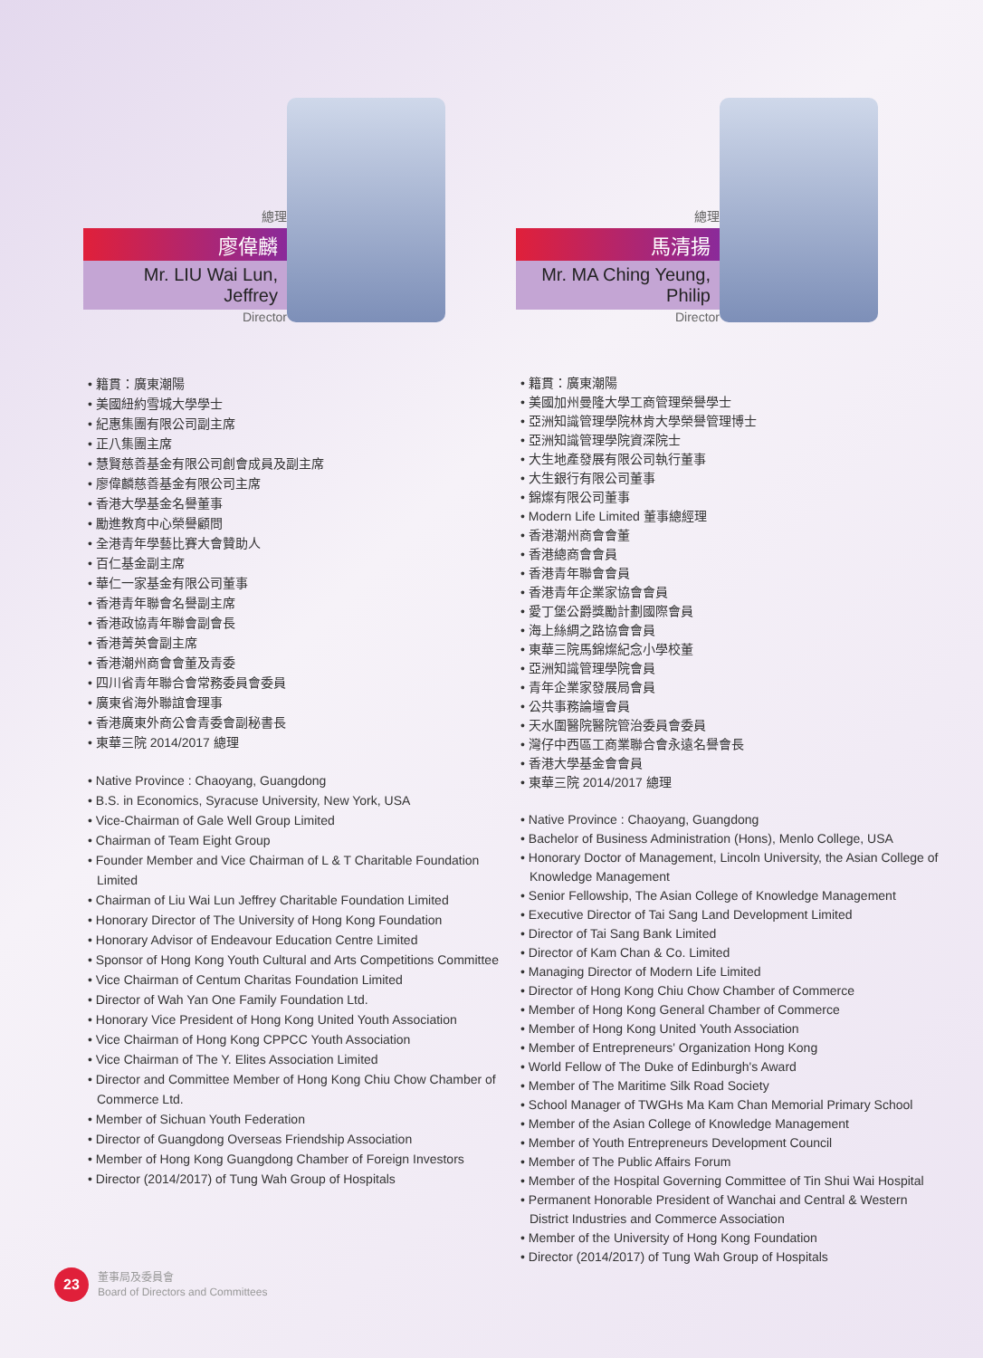總理
廖偉麟
Mr. LIU Wai Lun, Jeffrey
Director
• 籍貫：廣東潮陽
• 美國紐約雪城大學學士
• 紀惠集團有限公司副主席
• 正八集團主席
• 慧賢慈善基金有限公司創會成員及副主席
• 廖偉麟慈善基金有限公司主席
• 香港大學基金名譽董事
• 勵進教育中心榮譽顧問
• 全港青年學藝比賽大會贊助人
• 百仁基金副主席
• 華仁一家基金有限公司董事
• 香港青年聯會名譽副主席
• 香港政協青年聯會副會長
• 香港菁英會副主席
• 香港潮州商會會董及青委
• 四川省青年聯合會常務委員會委員
• 廣東省海外聯誼會理事
• 香港廣東外商公會青委會副秘書長
• 東華三院 2014/2017 總理
• Native Province : Chaoyang, Guangdong
• B.S. in Economics, Syracuse University, New York, USA
• Vice-Chairman of Gale Well Group Limited
• Chairman of Team Eight Group
• Founder Member and Vice Chairman of L & T Charitable Foundation Limited
• Chairman of Liu Wai Lun Jeffrey Charitable Foundation Limited
• Honorary Director of The University of Hong Kong Foundation
• Honorary Advisor of Endeavour Education Centre Limited
• Sponsor of Hong Kong Youth Cultural and Arts Competitions Committee
• Vice Chairman of Centum Charitas Foundation Limited
• Director of Wah Yan One Family Foundation Ltd.
• Honorary Vice President of Hong Kong United Youth Association
• Vice Chairman of Hong Kong CPPCC Youth Association
• Vice Chairman of The Y. Elites Association Limited
• Director and Committee Member of Hong Kong Chiu Chow Chamber of Commerce Ltd.
• Member of Sichuan Youth Federation
• Director of Guangdong Overseas Friendship Association
• Member of Hong Kong Guangdong Chamber of Foreign Investors
• Director (2014/2017) of Tung Wah Group of Hospitals
總理
馬清揚
Mr. MA Ching Yeung, Philip
Director
• 籍貫：廣東潮陽
• 美國加州曼隆大學工商管理榮譽學士
• 亞洲知識管理學院林肯大學榮譽管理博士
• 亞洲知識管理學院資深院士
• 大生地產發展有限公司執行董事
• 大生銀行有限公司董事
• 錦燦有限公司董事
• Modern Life Limited 董事總經理
• 香港潮州商會會董
• 香港總商會會員
• 香港青年聯會會員
• 香港青年企業家協會會員
• 愛丁堡公爵獎勵計劃國際會員
• 海上絲綢之路協會會員
• 東華三院馬錦燦紀念小學校董
• 亞洲知識管理學院會員
• 青年企業家發展局會員
• 公共事務論壇會員
• 天水圍醫院醫院管治委員會委員
• 灣仔中西區工商業聯合會永遠名譽會長
• 香港大學基金會會員
• 東華三院 2014/2017 總理
• Native Province : Chaoyang, Guangdong
• Bachelor of Business Administration (Hons), Menlo College, USA
• Honorary Doctor of Management, Lincoln University, the Asian College of Knowledge Management
• Senior Fellowship, The Asian College of Knowledge Management
• Executive Director of Tai Sang Land Development Limited
• Director of Tai Sang Bank Limited
• Director of Kam Chan & Co. Limited
• Managing Director of Modern Life Limited
• Director of Hong Kong Chiu Chow Chamber of Commerce
• Member of Hong Kong General Chamber of Commerce
• Member of Hong Kong United Youth Association
• Member of Entrepreneurs' Organization Hong Kong
• World Fellow of The Duke of Edinburgh's Award
• Member of The Maritime Silk Road Society
• School Manager of TWGHs Ma Kam Chan Memorial Primary School
• Member of the Asian College of Knowledge Management
• Member of Youth Entrepreneurs Development Council
• Member of The Public Affairs Forum
• Member of the Hospital Governing Committee of Tin Shui Wai Hospital
• Permanent Honorable President of Wanchai and Central & Western District Industries and Commerce Association
• Member of the University of Hong Kong Foundation
• Director (2014/2017) of Tung Wah Group of Hospitals
23
董事局及委員會
Board of Directors and Committees